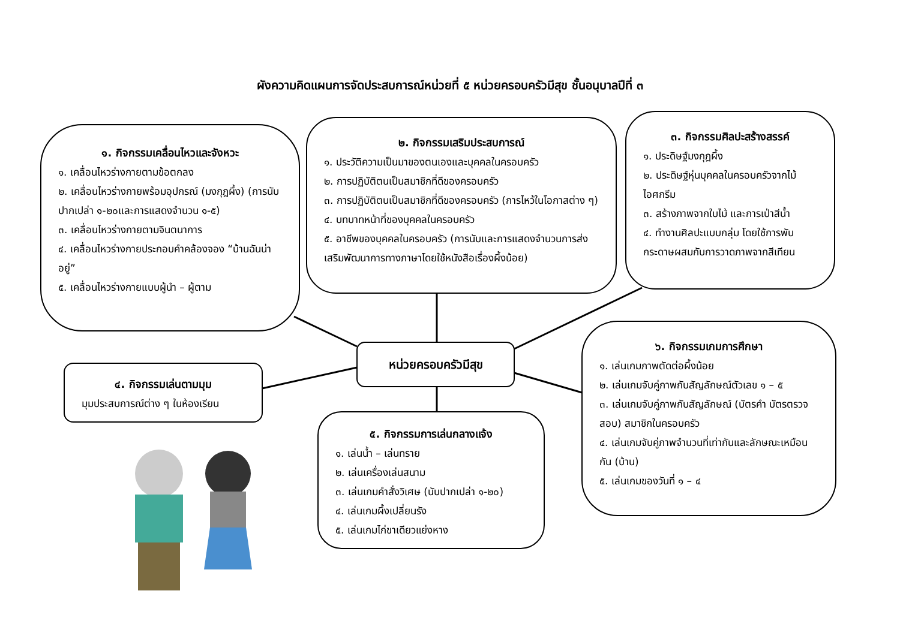ผังความคิดแผนการจัดประสบการณ์หน่วยที่ ๕ หน่วยครอบครัวมีสุข ชั้นอนุบาลปีที่ ๓
๑. กิจกรรมเคลื่อนไหวและจังหวะ
๑. เคลื่อนไหวร่างกายตามข้อตกลง
๒. เคลื่อนไหวร่างกายพร้อมอุปกรณ์ (มงกุฎผึ้ง) (การนับปากเปล่า ๑-๒๐และการแสดงจำนวน ๑-๕)
๓. เคลื่อนไหวร่างกายตามจินตนาการ
๔. เคลื่อนไหวร่างกายประกอบคำคล้องจอง “บ้านฉันน่าอยู่”
๕. เคลื่อนไหวร่างกายแบบผู้นำ – ผู้ตาม
๒. กิจกรรมเสริมประสบการณ์
๑. ประวัติความเป็นมาของตนเองและบุคคลในครอบครัว
๒. การปฏิบัติตนเป็นสมาชิกที่ดีของครอบครัว
๓. การปฏิบัติตนเป็นสมาชิกที่ดีของครอบครัว (การไหว้ในโอกาสต่าง ๆ)
๔. บทบาทหน้าที่ของบุคคลในครอบครัว
๕. อาชีพของบุคคลในครอบครัว (การนับและการแสดงจำนวนการส่งเสริมพัฒนาการทางภาษาโดยใช้หนังสือเรื่องผึ้งน้อย)
๓. กิจกรรมศิลปะสร้างสรรค์
๑. ประดิษฐ์มงกุฎผึ้ง
๒. ประดิษฐ์หุ่นบุคคลในครอบครัวจากไม้ไอศกรีม
๓. สร้างภาพจากใบไม้ และการเป่าสีน้ำ
๔. ทำงานศิลปะแบบกลุ่ม โดยใช้การพับกระดาษผสมกับการวาดภาพจากสีเทียน
หน่วยครอบครัวมีสุข
๔. กิจกรรมเล่นตามมุม
มุมประสบการณ์ต่าง ๆ ในห้องเรียน
๕. กิจกรรมการเล่นกลางแจ้ง
๑. เล่นน้ำ – เล่นทราย
๒. เล่นเครื่องเล่นสนาม
๓. เล่นเกมคำสั่งวิเศษ (นับปากเปล่า ๑-๒๐)
๔. เล่นเกมผึ้งเปลี่ยนรัง
๕. เล่นเกมไก่ขาเดียวแย่งหาง
๖. กิจกรรมเกมการศึกษา
๑. เล่นเกมภาพตัดต่อผึ้งน้อย
๒. เล่นเกมจับคู่ภาพกับสัญลักษณ์ตัวเลข ๑ – ๕
๓. เล่นเกมจับคู่ภาพกับสัญลักษณ์ (บัตรคำ บัตรตรวจสอบ) สมาชิกในครอบครัว
๔. เล่นเกมจับคู่ภาพจำนวนที่เท่ากันและลักษณะเหมือนกัน (บ้าน)
๕. เล่นเกมของวันที่ ๑ – ๔